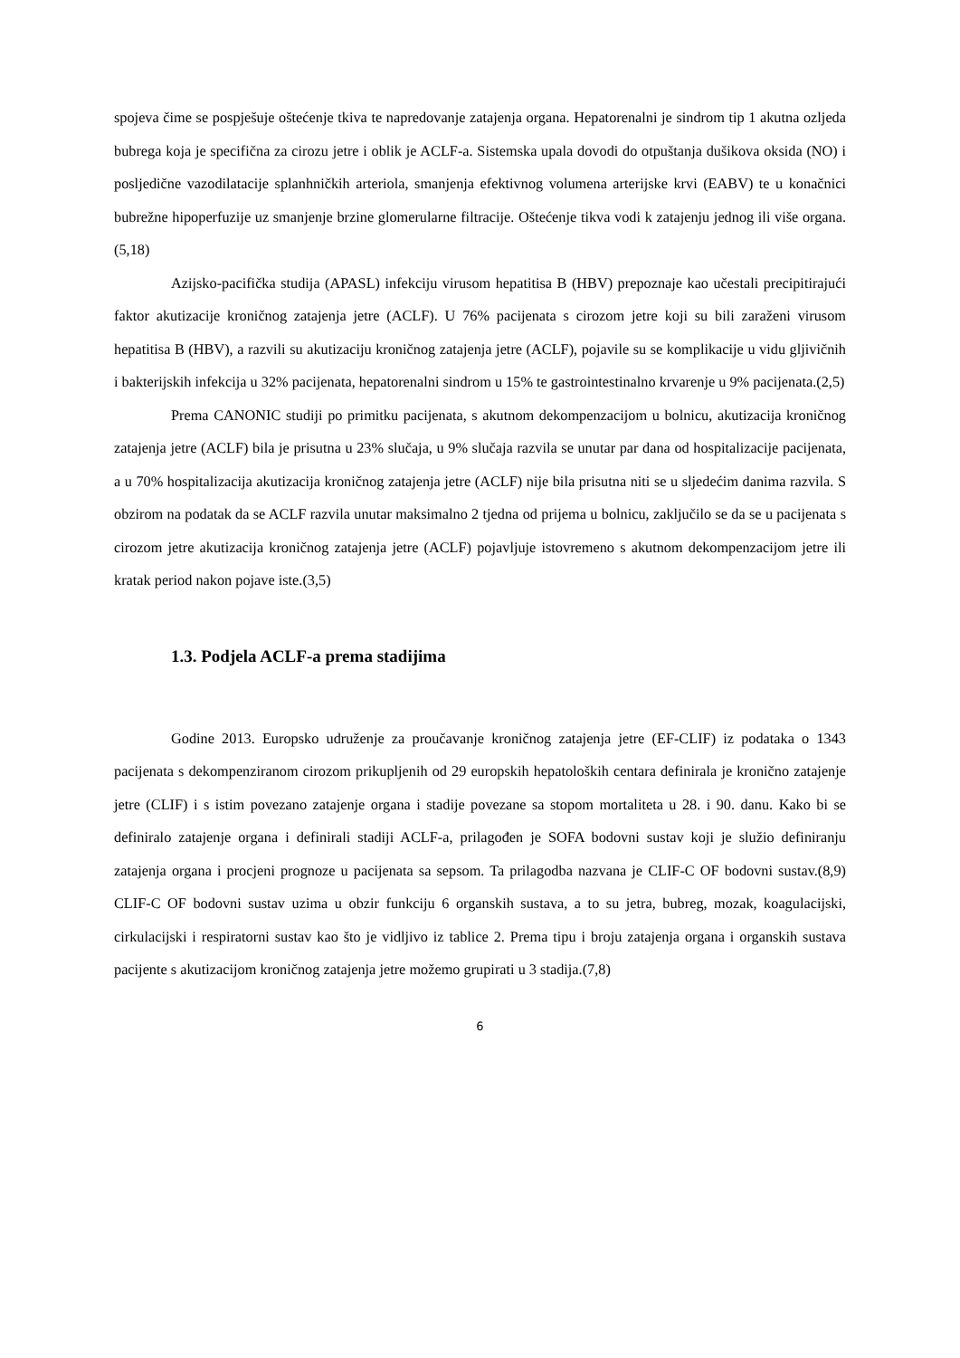spojeva čime se pospješuje oštećenje tkiva te napredovanje zatajenja organa. Hepatorenalni je sindrom tip 1 akutna ozljeda bubrega koja je specifična za cirozu jetre i oblik je ACLF-a. Sistemska upala dovodi do otpuštanja dušikova oksida (NO) i posljedične vazodilatacije splanhničkih arteriola, smanjenja efektivnog volumena arterijske krvi (EABV) te u konačnici bubrežne hipoperfuzije uz smanjenje brzine glomerularne filtracije. Oštećenje tikva vodi k zatajenju jednog ili više organa.(5,18)
Azijsko-pacifička studija (APASL) infekciju virusom hepatitisa B (HBV) prepoznaje kao učestali precipitirajući faktor akutizacije kroničnog zatajenja jetre (ACLF). U 76% pacijenata s cirozom jetre koji su bili zaraženi virusom hepatitisa B (HBV), a razvili su akutizaciju kroničnog zatajenja jetre (ACLF), pojavile su se komplikacije u vidu gljivičnih i bakterijskih infekcija u 32% pacijenata, hepatorenalni sindrom u 15% te gastrointestinalno krvarenje u 9% pacijenata.(2,5)
Prema CANONIC studiji po primitku pacijenata, s akutnom dekompenzacijom u bolnicu, akutizacija kroničnog zatajenja jetre (ACLF) bila je prisutna u 23% slučaja, u 9% slučaja razvila se unutar par dana od hospitalizacije pacijenata, a u 70% hospitalizacija akutizacija kroničnog zatajenja jetre (ACLF) nije bila prisutna niti se u sljedećim danima razvila. S obzirom na podatak da se ACLF razvila unutar maksimalno 2 tjedna od prijema u bolnicu, zaključilo se da se u pacijenata s cirozom jetre akutizacija kroničnog zatajenja jetre (ACLF) pojavljuje istovremeno s akutnom dekompenzacijom jetre ili kratak period nakon pojave iste.(3,5)
1.3. Podjela ACLF-a prema stadijima
Godine 2013. Europsko udruženje za proučavanje kroničnog zatajenja jetre (EF-CLIF) iz podataka o 1343 pacijenata s dekompenziranom cirozom prikupljenih od 29 europskih hepatoloških centara definirala je kronično zatajenje jetre (CLIF) i s istim povezano zatajenje organa i stadije povezane sa stopom mortaliteta u 28. i 90. danu. Kako bi se definiralo zatajenje organa i definirali stadiji ACLF-a, prilagođen je SOFA bodovni sustav koji je služio definiranju zatajenja organa i procjeni prognoze u pacijenata sa sepsom. Ta prilagodba nazvana je CLIF-C OF bodovni sustav.(8,9) CLIF-C OF bodovni sustav uzima u obzir funkciju 6 organskih sustava, a to su jetra, bubreg, mozak, koagulacijski, cirkulacijski i respiratorni sustav kao što je vidljivo iz tablice 2. Prema tipu i broju zatajenja organa i organskih sustava pacijente s akutizacijom kroničnog zatajenja jetre možemo grupirati u 3 stadija.(7,8)
6